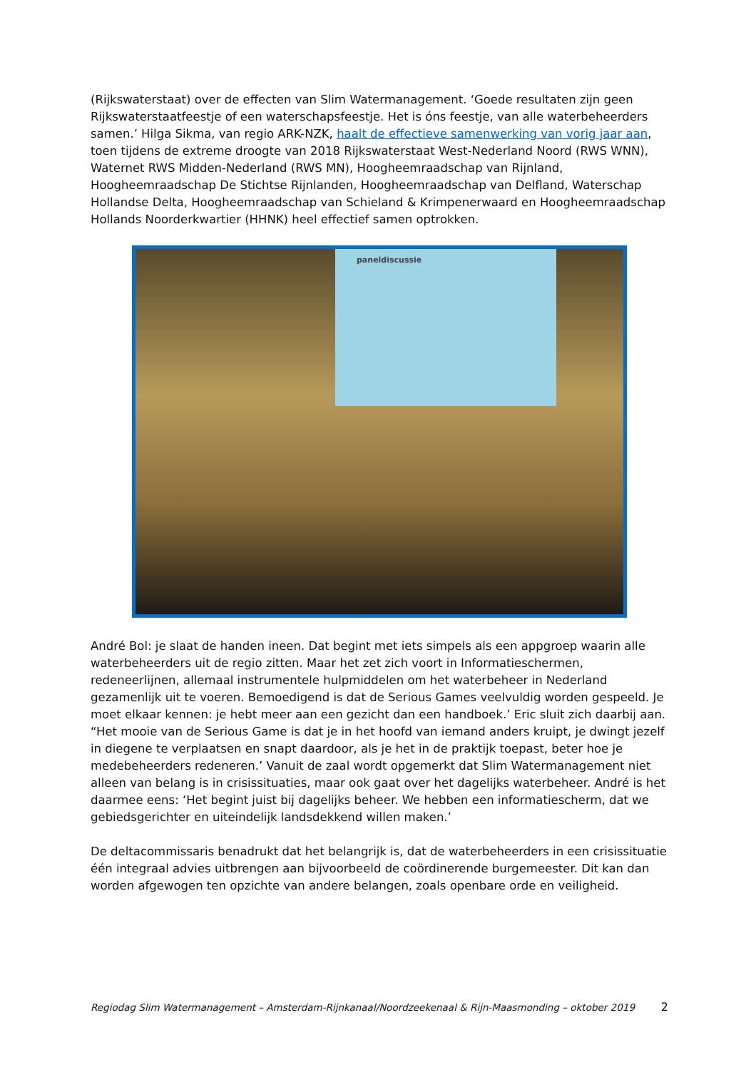(Rijkswaterstaat) over de effecten van Slim Watermanagement. ‘Goede resultaten zijn geen Rijkswaterstaatfeestje of een waterschapsfeestje. Het is óns feestje, van alle waterbeheerders samen.’ Hilga Sikma, van regio ARK-NZK, haalt de effectieve samenwerking van vorig jaar aan, toen tijdens de extreme droogte van 2018 Rijkswaterstaat West-Nederland Noord (RWS WNN), Waternet RWS Midden-Nederland (RWS MN), Hoogheemraadschap van Rijnland, Hoogheemraadschap De Stichtse Rijnlanden, Hoogheemraadschap van Delfland, Waterschap Hollandse Delta, Hoogheemraadschap van Schieland & Krimpenerwaard en Hoogheemraadschap Hollands Noorderkwartier (HHNK) heel effectief samen optrokken.
paneldiscussie
André Bol: je slaat de handen ineen. Dat begint met iets simpels als een appgroep waarin alle waterbeheerders uit de regio zitten. Maar het zet zich voort in Informatieschermen, redeneerlijnen, allemaal instrumentele hulpmiddelen om het waterbeheer in Nederland gezamenlijk uit te voeren. Bemoedigend is dat de Serious Games veelvuldig worden gespeeld. Je moet elkaar kennen: je hebt meer aan een gezicht dan een handboek.’ Eric sluit zich daarbij aan. “Het mooie van de Serious Game is dat je in het hoofd van iemand anders kruipt, je dwingt jezelf in diegene te verplaatsen en snapt daardoor, als je het in de praktijk toepast, beter hoe je medebeheerders redeneren.’ Vanuit de zaal wordt opgemerkt dat Slim Watermanagement niet alleen van belang is in crisissituaties, maar ook gaat over het dagelijks waterbeheer. André is het daarmee eens: ‘Het begint juist bij dagelijks beheer. We hebben een informatiescherm, dat we gebiedsgerichter en uiteindelijk landsdekkend willen maken.’
De deltacommissaris benadrukt dat het belangrijk is, dat de waterbeheerders in een crisissituatie één integraal advies uitbrengen aan bijvoorbeeld de coördinerende burgemeester. Dit kan dan worden afgewogen ten opzichte van andere belangen, zoals openbare orde en veiligheid.
Regiodag Slim Watermanagement – Amsterdam-Rijnkanaal/Noordzeekenaal & Rijn-Maasmonding – oktober 2019 2